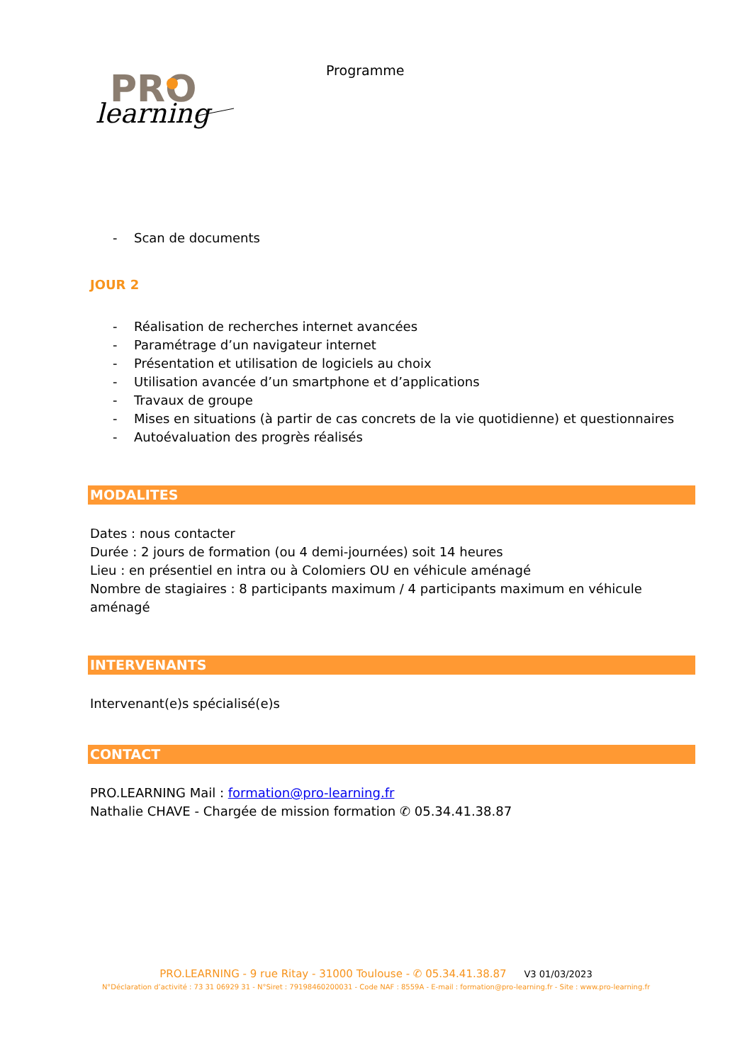PRO
learning
Programme
- Scan de documents
JOUR 2
- Réalisation de recherches internet avancées
- Paramétrage d’un navigateur internet
- Présentation et utilisation de logiciels au choix
- Utilisation avancée d’un smartphone et d’applications
- Travaux de groupe
- Mises en situations (à partir de cas concrets de la vie quotidienne) et questionnaires
- Autoévaluation des progrès réalisés
MODALITES
Dates : nous contacter
Durée : 2 jours de formation (ou 4 demi-journées) soit 14 heures
Lieu : en présentiel en intra ou à Colomiers OU en véhicule aménagé
Nombre de stagiaires : 8 participants maximum / 4 participants maximum en véhicule aménagé
INTERVENANTS
Intervenant(e)s spécialisé(e)s
CONTACT
PRO.LEARNING Mail : formation@pro-learning.fr
Nathalie CHAVE - Chargée de mission formation ✆ 05.34.41.38.87
PRO.LEARNING - 9 rue Ritay - 31000 Toulouse - ✆ 05.34.41.38.87 V3 01/03/2023
N°Déclaration d’activité : 73 31 06929 31 - N°Siret : 79198460200031 - Code NAF : 8559A - E-mail : formation@pro-learning.fr - Site : www.pro-learning.fr